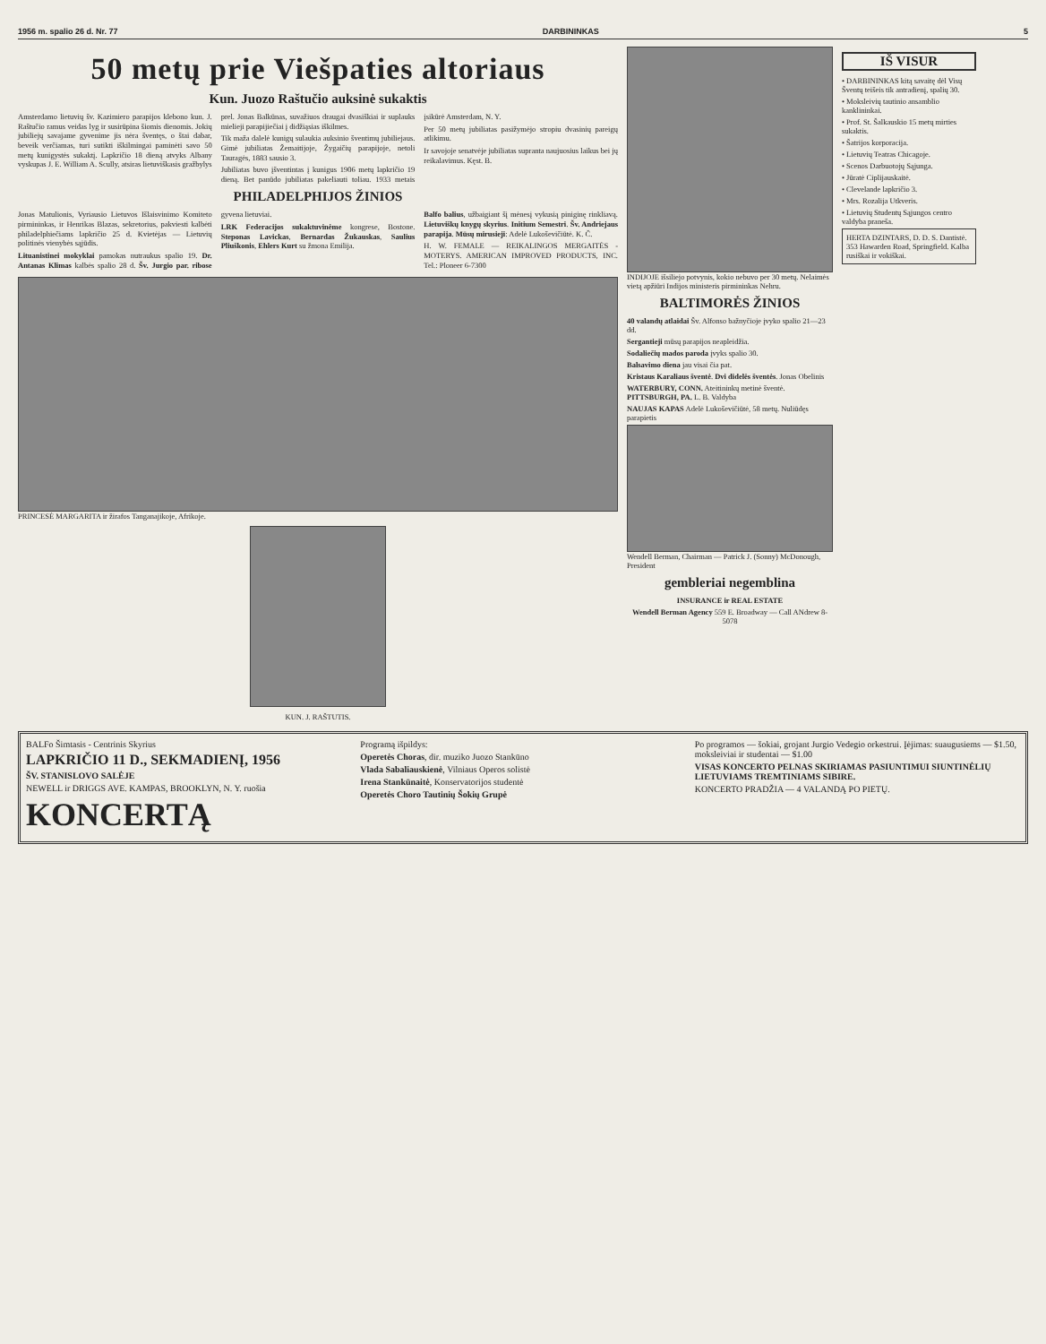1956 m. spalio 26 d. Nr. 77 DARBININKAS 5
50 metų prie Viešpaties altoriaus
Kun. Juozo Raštučio auksinė sukaktis
Amsterdamo lietuvių šv. Kazimiero parapijos klebono kun. J. Raštučio ramus veidas lyg ir susirūpina šiomis dienomis. Jokių jubiliejų savajame gyvenime jis nėra šventęs, o štai dabar, beveik verčiamas, turi sutikti iškilmingai paminėti savo 50 metų kunigystės sukaktį. Lapkričio 18 dieną atvyks Albany vyskupas J. E. William A. Scully, atsiras lietuviškasis gražbylys prel. Jonas Balkūnas, suvažiuos draugai dvasiškiai ir suplauks mielieji parapijiečiai į didžiąsias iškilmes.
Tik maža dalelė kunigų sulaukia auksinio šventimų jubiliejaus. Gimė jubiliatas Žemaitijoje, Žygaičių parapijoje, netoli Tauragės, 1883 sausio 3.
Jubiliatas buvo įšventintas į kunigus 1906 metų lapkričio 19 dieną. Bet panūdo jubiliatas pakeliauti toliau. 1933 metais įsikūrė Amsterdam, N. Y.
Per 50 metų jubiliatas pasižymėjo stropiu dvasinių pareigų atlikimu.
Ir savojoje senatvėje jubiliatas supranta naujuosius laikus bei jų reikalavimus. Kęst. B.
PHILADELPHIJOS ŽINIOS
Jonas Matulionis, Vyriausio Lietuvos Išlaisvinimo Komiteto pirmininkas, ir Henrikas Blazas, sekretorius, pakviesti kalbėti philadelphiečiams lapkričio 25 d. Kvietėjas — Lietuvių politinės vienybės sąjūdis.
Lituanistinei mokyklai pamokas nutraukus spalio 19. Dr. Antanas Klimas kalbės spalio 28 d. Šv. Jurgio par. ribose gyvena lietuviai.
LRK Federacijos sukaktuvinėme kongrese, Bostone. Steponas Lavickas, Bernardas Žukauskas, Saulius Pliuškonis, Ehlers Kurt su žmona Emilija.
Balfo balius, užbaigiant šį mėnesį vykusią piniginę rinkliavą. Lietuviškų knygų skyrius. Initium Semestri. Šv. Andriejaus parapija. Mūsų mirusieji: Adelė Lukoševičiūtė. K. Č.
H. W. FEMALE — REIKALINGOS MERGAITĖS - MOTERYS. AMERICAN IMPROVED PRODUCTS, INC. Tel.: Ploneer 6-7300
PRINCESĖ MARGARITA ir žirafos Tanganajikoje, Afrikoje.
KUN. J. RAŠTUTIS.
INDIJOJE išsiliejo potvynis, kokio nebuvo per 30 metų. Nelaimės vietą apžiūri Indijos ministeris pirmininkas Nehru.
BALTIMORĖS ŽINIOS
40 valandų atlaidai Šv. Alfonso bažnyčioje įvyko spalio 21—23 dd.
Sergantieji mūsų parapijos neapleidžia.
Sodaliečių mados paroda įvyks spalio 30.
Balsavimo diena jau visai čia pat.
Kristaus Karaliaus šventė. Dvi didelės šventės. Jonas Obelinis
WATERBURY, CONN. Ateitininkų metinė šventė. PITTSBURGH, PA. L. B. Valdyba
NAUJAS KAPAS Adelė Lukoševičiūtė, 58 metų. Nuliūdęs parapietis
Wendell Berman, Chairman — Patrick J. (Sonny) McDonough, President
gembleriai negemblina
INSURANCE ir REAL ESTATE
Wendell Berman Agency 559 E. Broadway — Call ANdrew 8-5078
IŠ VISUR
• DARBININKAS kitą savaitę dėl Visų Šventų teišeis tik antradienį, spalių 30.
• Moksleivių tautinio ansamblio kanklininkai.
• Prof. St. Šalkauskio 15 metų mirties sukaktis.
• Šatrijos korporacija.
• Lietuvių Teatras Chicagoje.
• Scenos Darbuotojų Sąjunga.
• Jūratė Ciplijauskaitė.
• Clevelande lapkričio 3.
• Mrs. Rozalija Utkveris.
• Lietuvių Studentų Sąjungos centro valdyba praneša.
HERTA DZINTARS, D. D. S. Dantistė. 353 Hawarden Road, Springfield. Kalba rusiškai ir vokiškai.
BALFo Šimtasis - Centrinis Skyrius
LAPKRIČIO 11 D., SEKMADIENĮ, 1956
ŠV. STANISLOVO SALĖJE
NEWELL ir DRIGGS AVE. KAMPAS, BROOKLYN, N. Y. ruošia
KONCERTĄ
Programą išpildys:
Operetės Choras, dir. muziko Juozo Stankūno
Vlada Sabaliauskienė, Vilniaus Operos solistė
Irena Stankūnaitė, Konservatorijos studentė
Operetės Choro Tautinių Šokių Grupė
Po programos — šokiai, grojant Jurgio Vedegio orkestrui. Įėjimas: suaugusiems — $1.50, moksleiviai ir studentai — $1.00
VISAS KONCERTO PELNAS SKIRIAMAS PASIUNTIMUI SIUNTINĖLIŲ LIETUVIAMS TREMTINIAMS SIBIRE.
KONCERTO PRADŽIA — 4 VALANDĄ PO PIETŲ.